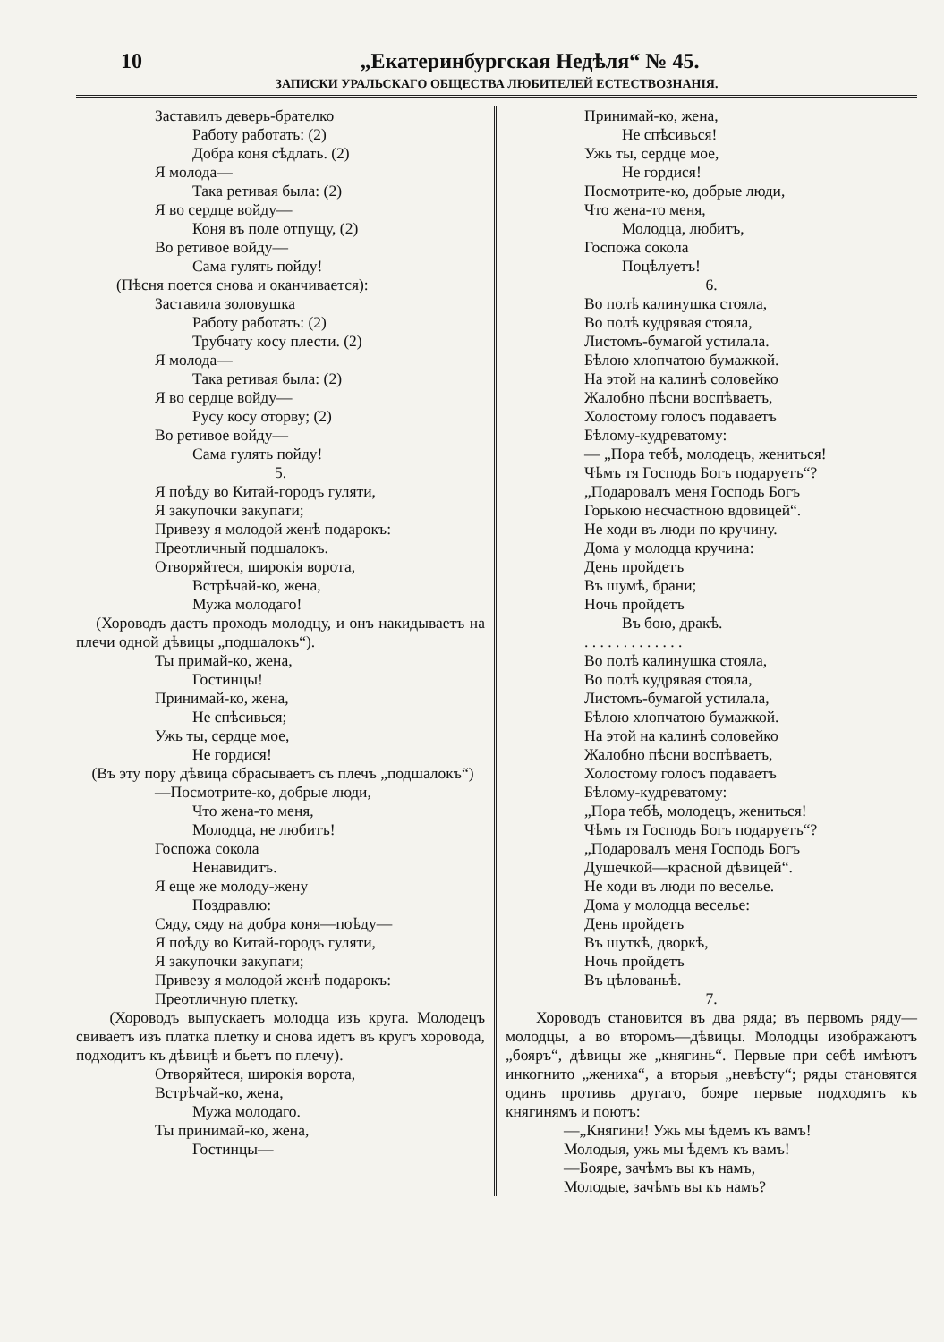10 „Екатеринбургская Недѣля“ № 45.
ЗАПИСКИ УРАЛЬСКАГО ОБЩЕСТВА ЛЮБИТЕЛЕЙ ЕСТЕСТВОЗНАНІЯ.
Заставилъ деверь-брателко
Работу работать: (2)
Добра коня сѣдлать. (2)
Я молода—
Така ретивая была: (2)
Я во сердце войду—
Коня въ поле отпущу, (2)
Во ретивое войду—
Сама гулять пойду!
(Пѣсня поется снова и оканчивается):
Заставила золовушка
Работу работать: (2)
Трубчату косу плести. (2)
Я молода—
Така ретивая была: (2)
Я во сердце войду—
Русу косу оторву; (2)
Во ретивое войду—
Сама гулять пойду!
5.
Я поѣду во Китай-городъ гуляти,
Я закупочки закупати;
Привезу я молодой женѣ подарокъ:
Преотличный подшалокъ.
Отворяйтеся, широкія ворота,
Встрѣчай-ко, жена,
Мужа молодаго!
(Хороводъ даетъ проходъ молодцу, и онъ накидываетъ на плечи одной дѣвицы „подшалокъ“).
Ты примай-ко, жена,
Гостинцы!
Принимай-ко, жена,
Не спѣсивься;
Ужь ты, сердце мое,
Не гордися!
(Въ эту пору дѣвица сбрасываетъ съ плечъ „подшалокъ“)
—Посмотрите-ко, добрые люди,
Что жена-то меня,
Молодца, не любитъ!
Госпожа сокола
Ненавидитъ.
Я еще же молоду-жену
Поздравлю:
Сяду, сяду на добра коня—поѣду—
Я поѣду во Китай-городъ гуляти,
Я закупочки закупати;
Привезу я молодой женѣ подарокъ:
Преотличную плетку.
(Хороводъ выпускаетъ молодца изъ круга. Молодецъ свиваетъ изъ платка плетку и снова идетъ въ кругъ хоровода, подходитъ къ дѣвицѣ и бьетъ по плечу).
Отворяйтеся, широкія ворота,
Встрѣчай-ко, жена,
Мужа молодаго.
Ты принимай-ко, жена,
Гостинцы—
Принимай-ко, жена,
Не спѣсивься!
Ужь ты, сердце мое,
Не гордися!
Посмотрите-ко, добрые люди,
Что жена-то меня,
Молодца, любитъ,
Госпожа сокола
Поцѣлуетъ!
6.
Во полѣ калинушка стояла,
Во полѣ кудрявая стояла,
Листомъ-бумагой устилала.
Бѣлою хлопчатою бумажкой.
На этой на калинѣ соловейко
Жалобно пѣсни воспѣваетъ,
Холостому голосъ подаваетъ
Бѣлому-кудреватому:
— „Пора тебѣ, молодецъ, жениться!
Чѣмъ тя Господь Богъ подаруетъ“?
„Подаровалъ меня Господь Богъ
Горькою несчастною вдовицей“.
Не ходи въ люди по кручину.
Дома у молодца кручина:
День пройдетъ
Въ шумѣ, брани;
Ночь пройдетъ
Въ бою, дракѣ.
. . . . . . . . . . . . .
Во полѣ калинушка стояла,
Во полѣ кудрявая стояла,
Листомъ-бумагой устилала,
Бѣлою хлопчатою бумажкой.
На этой на калинѣ соловейко
Жалобно пѣсни воспѣваетъ,
Холостому голосъ подаваетъ
Бѣлому-кудреватому:
„Пора тебѣ, молодецъ, жениться!
Чѣмъ тя Господь Богъ подаруетъ“?
„Подаровалъ меня Господь Богъ
Душечкой—красной дѣвицей“.
Не ходи въ люди по веселье.
Дома у молодца веселье:
День пройдетъ
Въ шуткѣ, дворкѣ,
Ночь пройдетъ
Въ цѣлованьѣ.
7.
Хороводъ становится въ два ряда; въ первомъ ряду—молодцы, а во второмъ—дѣвицы. Молодцы изображаютъ „бояръ“, дѣвицы же „княгинь“. Первые при себѣ имѣютъ инкогнито „жениха“, а вторыя „невѣсту“; ряды становятся одинъ противъ другаго, бояре первые подходятъ къ княгинямъ и поютъ:
—„Княгини! Ужь мы ѣдемъ къ вамъ!
Молодыя, ужь мы ѣдемъ къ вамъ!
—Бояре, зачѣмъ вы къ намъ,
Молодые, зачѣмъ вы къ намъ?